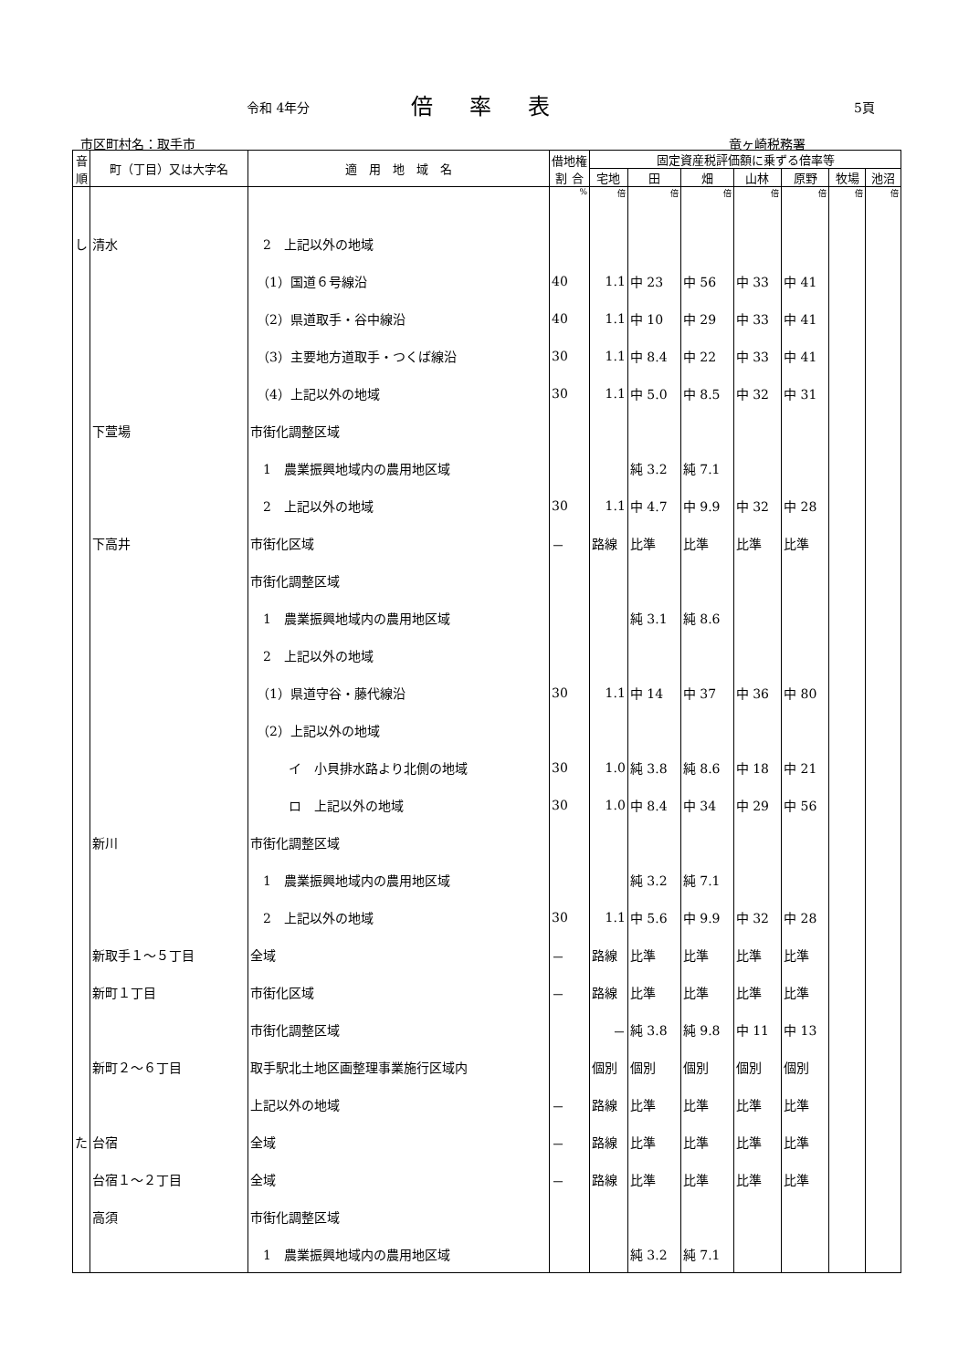令和 4年分 倍率表 5頁
市区町村名：取手市 竜ヶ崎税務署
| 音 順 | 町（丁目）又は大字名 | 適 用 地 域 名 | 借地権 割 合 | 固定資産税評価額に乗ずる倍率等 | | | | | | |
| --- | --- | --- | --- | --- | --- | --- | --- | --- | --- | --- |
| | | | | 宅地 | 田 | 畑 | 山林 | 原野 | 牧場 | 池沼 |
| | | | % | 倍 | 倍 | 倍 | 倍 | 倍 | 倍 | 倍 |
| し | 清水 | 2 上記以外の地域 | | | | | | | | |
| | | （1）国道６号線沿 | 40 | 1.1 | 中 23 | 中 56 | 中 33 | 中 41 | | |
| | | （2）県道取手・谷中線沿 | 40 | 1.1 | 中 10 | 中 29 | 中 33 | 中 41 | | |
| | | （3）主要地方道取手・つくば線沿 | 30 | 1.1 | 中 8.4 | 中 22 | 中 33 | 中 41 | | |
| | | （4）上記以外の地域 | 30 | 1.1 | 中 5.0 | 中 8.5 | 中 32 | 中 31 | | |
| | 下萱場 | 市街化調整区域 | | | | | | | | |
| | | 1 農業振興地域内の農用地区域 | | | 純 3.2 | 純 7.1 | | | | |
| | | 2 上記以外の地域 | 30 | 1.1 | 中 4.7 | 中 9.9 | 中 32 | 中 28 | | |
| | 下高井 | 市街化区域 | － | 路線 | 比準 | 比準 | 比準 | 比準 | | |
| | | 市街化調整区域 | | | | | | | | |
| | | 1 農業振興地域内の農用地区域 | | | 純 3.1 | 純 8.6 | | | | |
| | | 2 上記以外の地域 | | | | | | | | |
| | | （1）県道守谷・藤代線沿 | 30 | 1.1 | 中 14 | 中 37 | 中 36 | 中 80 | | |
| | | （2）上記以外の地域 | | | | | | | | |
| | | イ 小貝排水路より北側の地域 | 30 | 1.0 | 純 3.8 | 純 8.6 | 中 18 | 中 21 | | |
| | | ロ 上記以外の地域 | 30 | 1.0 | 中 8.4 | 中 34 | 中 29 | 中 56 | | |
| | 新川 | 市街化調整区域 | | | | | | | | |
| | | 1 農業振興地域内の農用地区域 | | | 純 3.2 | 純 7.1 | | | | |
| | | 2 上記以外の地域 | 30 | 1.1 | 中 5.6 | 中 9.9 | 中 32 | 中 28 | | |
| | 新取手１～５丁目 | 全域 | － | 路線 | 比準 | 比準 | 比準 | 比準 | | |
| | 新町１丁目 | 市街化区域 | － | 路線 | 比準 | 比準 | 比準 | 比準 | | |
| | | 市街化調整区域 | | － | 純 3.8 | 純 9.8 | 中 11 | 中 13 | | |
| | 新町２～６丁目 | 取手駅北土地区画整理事業施行区域内 | | 個別 | 個別 | 個別 | 個別 | 個別 | | |
| | | 上記以外の地域 | － | 路線 | 比準 | 比準 | 比準 | 比準 | | |
| た | 台宿 | 全域 | － | 路線 | 比準 | 比準 | 比準 | 比準 | | |
| | 台宿１～２丁目 | 全域 | － | 路線 | 比準 | 比準 | 比準 | 比準 | | |
| | 高須 | 市街化調整区域 | | | | | | | | |
| | | 1 農業振興地域内の農用地区域 | | | 純 3.2 | 純 7.1 | | | | |